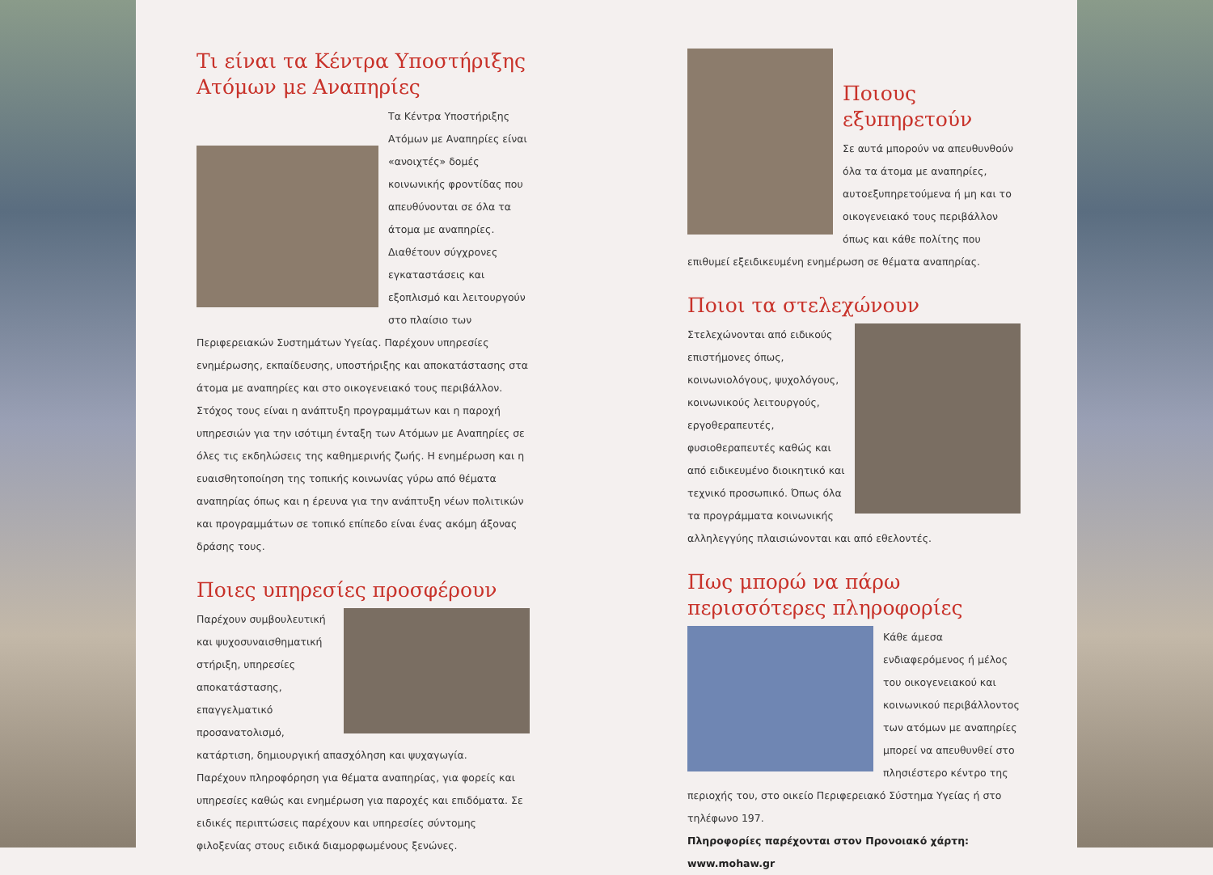Τι είναι τα Κέντρα Υποστήριξης
Ατόμων με Αναπηρίες
Τα Κέντρα Υποστήριξης Ατόμων με Αναπηρίες είναι «ανοιχτές» δομές κοινωνικής φροντίδας που απευθύνονται σε όλα τα άτομα με αναπηρίες.
Διαθέτουν σύγχρονες εγκαταστάσεις και εξοπλισμό και λειτουργούν στο πλαίσιο των Περιφερειακών Συστημάτων Υγείας. Παρέχουν υπηρεσίες ενημέρωσης, εκπαίδευσης, υποστήριξης και αποκατάστασης στα άτομα με αναπηρίες και στο οικογενειακό τους περιβάλλον. Στόχος τους είναι η ανάπτυξη προγραμμάτων και η παροχή υπηρεσιών για την ισότιμη ένταξη των Ατόμων με Αναπηρίες σε όλες τις εκδηλώσεις της καθημερινής ζωής. Η ενημέρωση και η ευαισθητοποίηση της τοπικής κοινωνίας γύρω από θέματα αναπηρίας όπως και η έρευνα για την ανάπτυξη νέων πολιτικών και προγραμμάτων σε τοπικό επίπεδο είναι ένας ακόμη άξονας δράσης τους.
Ποιες υπηρεσίες προσφέρουν
Παρέχουν συμβουλευτική και ψυχοσυναισθηματική στήριξη, υπηρεσίες αποκατάστασης, επαγγελματικό προσανατολισμό, κατάρτιση, δημιουργική απασχόληση και ψυχαγωγία.
Παρέχουν πληροφόρηση για θέματα αναπηρίας, για φορείς και υπηρεσίες καθώς και ενημέρωση για παροχές και επιδόματα. Σε ειδικές περιπτώσεις παρέχουν και υπηρεσίες σύντομης φιλοξενίας στους ειδικά διαμορφωμένους ξενώνες.
Ποιους εξυπηρετούν
Σε αυτά μπορούν να απευθυνθούν όλα τα άτομα με αναπηρίες, αυτοεξυπηρετούμενα ή μη και το οικογενειακό τους περιβάλλον όπως και κάθε πολίτης που επιθυμεί εξειδικευμένη ενημέρωση σε θέματα αναπηρίας.
Ποιοι τα στελεχώνουν
Στελεχώνονται από ειδικούς επιστήμονες όπως, κοινωνιολόγους, ψυχολόγους, κοινωνικούς λειτουργούς, εργοθεραπευτές, φυσιοθεραπευτές καθώς και από ειδικευμένο διοικητικό και τεχνικό προσωπικό. Όπως όλα τα προγράμματα κοινωνικής αλληλεγγύης πλαισιώνονται και από εθελοντές.
Πως μπορώ να πάρω περισσότερες πληροφορίες
Κάθε άμεσα ενδιαφερόμενος ή μέλος του οικογενειακού και κοινωνικού περιβάλλοντος των ατόμων με αναπηρίες μπορεί να απευθυνθεί στο πλησιέστερο κέντρο της περιοχής του, στο οικείο Περιφερειακό Σύστημα Υγείας ή στο τηλέφωνο 197.
Πληροφορίες παρέχονται στον Προνοιακό χάρτη: www.mohaw.gr